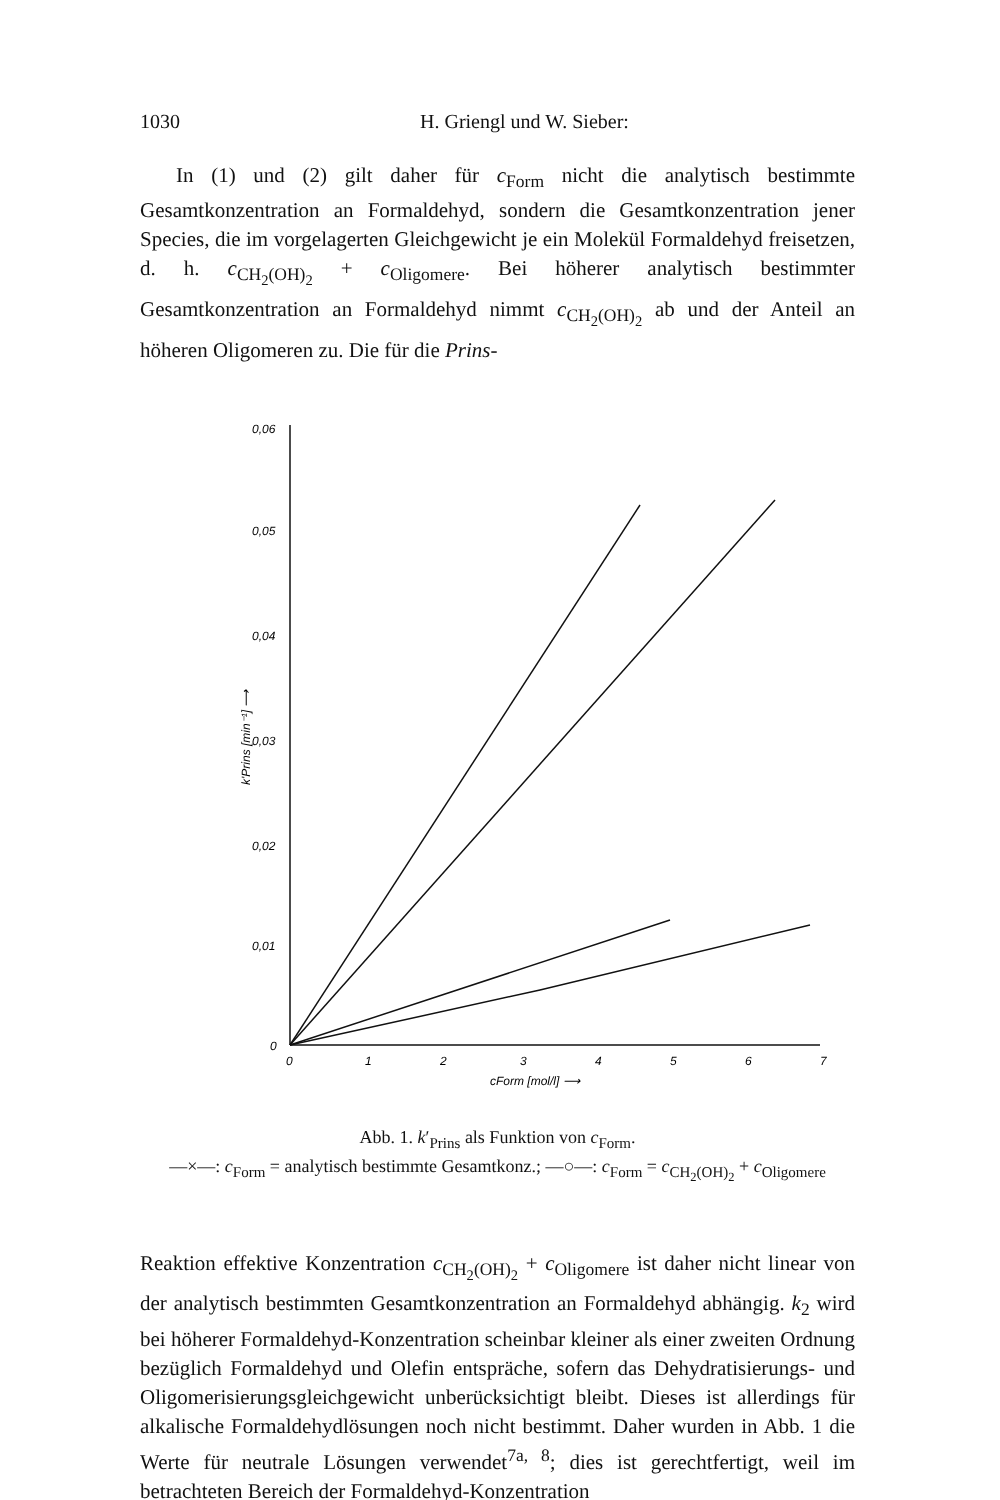1030 H. Griengl und W. Sieber:
In (1) und (2) gilt daher für c<sub>Form</sub> nicht die analytisch bestimmte Gesamtkonzentration an Formaldehyd, sondern die Gesamtkonzentration jener Species, die im vorgelagerten Gleichgewicht je ein Molekül Formaldehyd freisetzen, d. h. c<sub>CH<sub>2</sub>(OH)<sub>2</sub></sub> + c<sub>Oligomere</sub>. Bei höherer analytisch bestimmter Gesamtkonzentration an Formaldehyd nimmt c<sub>CH<sub>2</sub>(OH)<sub>2</sub></sub> ab und der Anteil an höheren Oligomeren zu. Die für die Prins-
0,06
0,05
0,04
0,03
0,02
0,01
0
0
1
2
3
4
5
6
7
cForm [mol/l] ⟶
k'Prins [min⁻¹] ⟶
Abb. 1. k′<sub>Prins</sub> als Funktion von c<sub>Form</sub>.
—×—: c<sub>Form</sub> = analytisch bestimmte Gesamtkonz.; —○—: c<sub>Form</sub> = c<sub>CH<sub>2</sub>(OH)<sub>2</sub></sub> + c<sub>Oligomere</sub>
Reaktion effektive Konzentration c<sub>CH<sub>2</sub>(OH)<sub>2</sub></sub> + c<sub>Oligomere</sub> ist daher nicht linear von der analytisch bestimmten Gesamtkonzentration an Formaldehyd abhängig. k<sub>2</sub> wird bei höherer Formaldehyd-Konzentration scheinbar kleiner als einer zweiten Ordnung bezüglich Formaldehyd und Olefin entspräche, sofern das Dehydratisierungs- und Oligomerisierungsgleichgewicht unberücksichtigt bleibt. Dieses ist allerdings für alkalische Formaldehydlösungen noch nicht bestimmt. Daher wurden in Abb. 1 die Werte für neutrale Lösungen verwendet<sup>7a, 8</sup>; dies ist gerechtfertigt, weil im betrachteten Bereich der Formaldehyd-Konzentration